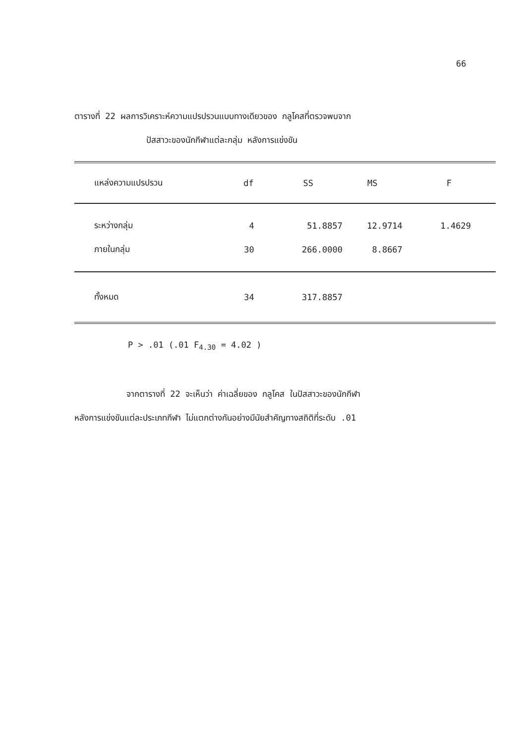66
ตารางที่ 22 ผลการวิเคราะห์ความแปรปรวนแบบทางเดียวของ กลูโคสที่ตรวจพบจาก
ปัสสาวะของนักกีฬาแต่ละกลุ่ม หลังการแข่งขัน
| แหล่งความแปรปรวน | df | SS | MS | F |
| --- | --- | --- | --- | --- |
| ระหว่างกลุ่ม | 4 | 51.8857 | 12.9714 | 1.4629 |
| ภายในกลุ่ม | 30 | 266.0000 | 8.8667 | |
| ทั้งหมด | 34 | 317.8857 | | |
P > .01 (.01 F<sub>4.30</sub> = 4.02 )
จากตารางที่ 22 จะเห็นว่า ค่าเฉลี่ยของ กลูโคส ในปัสสาวะของนักกีฬา
หลังการแข่งขันแต่ละประเภทกีฬา ไม่แตกต่างกันอย่างมีนัยสำคัญทางสถิติที่ระดับ .01